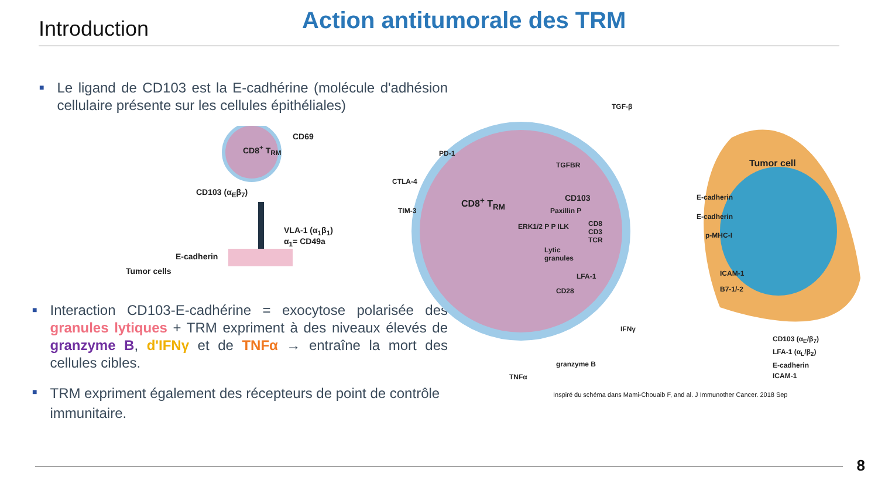Introduction
Action antitumorale des TRM
■
Le ligand de CD103 est la E-cadhérine (molécule d'adhésion cellulaire présente sur les cellules épithéliales)
CD8<sup>+</sup> T<sub>RM</sub>
CD69
CD103 (α<sub>E</sub>β<sub>7</sub>)
VLA-1 (α<sub>1</sub>β<sub>1</sub>)
α<sub>1</sub>= CD49a
E-cadherin
Tumor cells
■
Interaction CD103-E-cadhérine = exocytose polarisée des granules lytiques + TRM expriment à des niveaux élevés de granzyme B, d'IFNγ et de TNFα → entraîne la mort des cellules cibles.
■
TRM expriment également des récepteurs de point de contrôle immunitaire.
TGF-β
PD-1
CTLA-4
TIM-3
TGFBR
CD8<sup>+</sup> T<sub>RM</sub> CD103
Paxillin P
ERK1/2 P P ILK
CD8
CD3
TCR
Lytic
granules
LFA-1
CD28
Tumor cell
E-cadherin
E-cadherin
p-MHC-I
ICAM-1
B7-1/-2
IFNγ
granzyme B
TNFα
CD103 (α<sub>E</sub>/β<sub>7</sub>)
LFA-1 (α<sub>L</sub>/β<sub>2</sub>)
E-cadherin
ICAM-1
Inspiré du schéma dans Mami-Chouaib F, and al. J Immunother Cancer. 2018 Sep
8